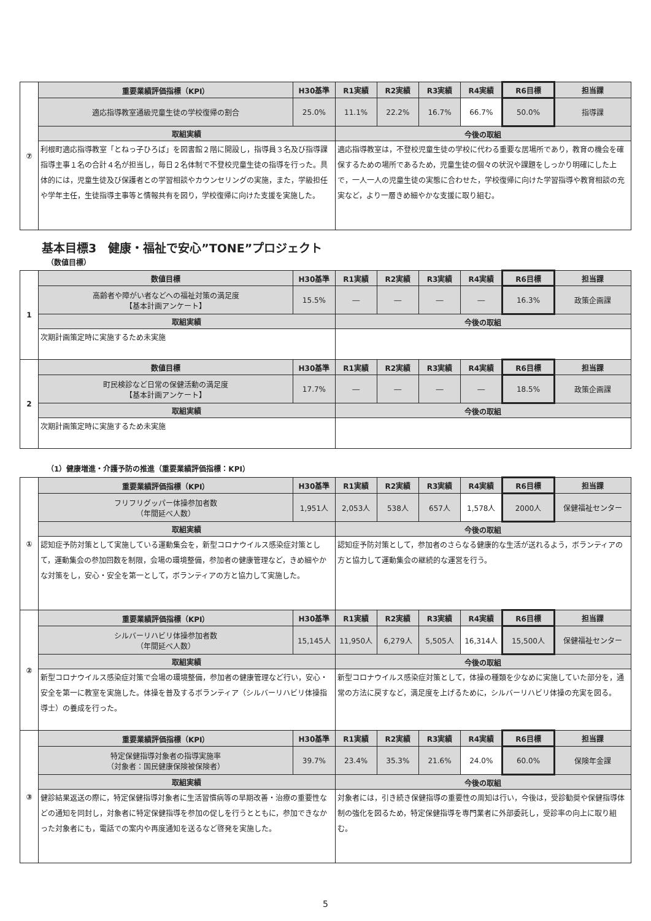| ⑦ | 重要業績評価指標（KPI） | H30基準 | R1実績 | R2実績 | R3実績 | R4実績 | R6目標 | 担当課 |
| | 適応指導教室通級児童生徒の学校復帰の割合 | 25.0% | 11.1% | 22.2% | 16.7% | 66.7% | 50.0% | 指導課 |
| | 取組実績 | | 今後の取組 | | | | | |
| | 利根町適応指導教室「とねっ子ひろば」を図書館２階に開設し，指導員３名及び指導課指導主事１名の合計４名が担当し，毎日２名体制で不登校児童生徒の指導を行った。具体的には，児童生徒及び保護者との学習相談やカウンセリングの実施，また，学級担任や学年主任，生徒指導主事等と情報共有を図り，学校復帰に向けた支援を実施した。 | | 適応指導教室は，不登校児童生徒の学校に代わる重要な居場所であり，教育の機会を確保するための場所であるため，児童生徒の個々の状況や課題をしっかり明確にした上で，一人一人の児童生徒の実態に合わせた，学校復帰に向けた学習指導や教育相談の充実など，より一層きめ細やかな支援に取り組む。 | | | | | |
基本目標3　健康・福祉で安心”TONE”プロジェクト
（数値目標）
| 1 | 数値目標 | H30基準 | R1実績 | R2実績 | R3実績 | R4実績 | R6目標 | 担当課 |
| | 高齢者や障がい者などへの福祉対策の満足度 【基本計画アンケート】 | 15.5% | ― | ― | ― | ― | 16.3% | 政策企画課 |
| | 取組実績 | | 今後の取組 | | | | | |
| | 次期計画策定時に実施するため未実施 | | | | | | | |
| 2 | 数値目標 | H30基準 | R1実績 | R2実績 | R3実績 | R4実績 | R6目標 | 担当課 |
| | 町民検診など日常の保健活動の満足度 【基本計画アンケート】 | 17.7% | ― | ― | ― | ― | 18.5% | 政策企画課 |
| | 取組実績 | | 今後の取組 | | | | | |
| | 次期計画策定時に実施するため未実施 | | | | | | | |
（1）健康増進・介護予防の推進（重要業績評価指標：KPI）
| ① | 重要業績評価指標（KPI） | H30基準 | R1実績 | R2実績 | R3実績 | R4実績 | R6目標 | 担当課 |
| | フリフリグッパー体操参加者数 （年間延べ人数） | 1,951人 | 2,053人 | 538人 | 657人 | 1,578人 | 2000人 | 保健福祉センター |
| | 取組実績 | | 今後の取組 | | | | | |
| | 認知症予防対策として実施している運動集会を，新型コロナウイルス感染症対策として，運動集会の参加回数を制限，会場の環境整備，参加者の健康管理など，きめ細やかな対策をし，安心・安全を第一として，ボランティアの方と協力して実施した。 | | 認知症予防対策として，参加者のさらなる健康的な生活が送れるよう，ボランティアの方と協力して運動集会の継続的な運営を行う。 | | | | | |
| ② | 重要業績評価指標（KPI） | H30基準 | R1実績 | R2実績 | R3実績 | R4実績 | R6目標 | 担当課 |
| | シルバーリハビリ体操参加者数 （年間延べ人数） | 15,145人 | 11,950人 | 6,279人 | 5,505人 | 16,314人 | 15,500人 | 保健福祉センター |
| | 取組実績 | | 今後の取組 | | | | | |
| | 新型コロナウイルス感染症対策で会場の環境整備，参加者の健康管理など行い，安心・安全を第一に教室を実施した。体操を普及するボランティア（シルバーリハビリ体操指導士）の養成を行った。 | | 新型コロナウイルス感染症対策として，体操の種類を少なめに実施していた部分を，通常の方法に戻すなど，満足度を上げるために，シルバーリハビリ体操の充実を図る。 | | | | | |
| ③ | 重要業績評価指標（KPI） | H30基準 | R1実績 | R2実績 | R3実績 | R4実績 | R6目標 | 担当課 |
| | 特定保健指導対象者の指導実施率 （対象者：国民健康保険被保険者） | 39.7% | 23.4% | 35.3% | 21.6% | 24.0% | 60.0% | 保険年金課 |
| | 取組実績 | | 今後の取組 | | | | | |
| | 健診結果返送の際に，特定保健指導対象者に生活習慣病等の早期改善・治療の重要性などの通知を同封し，対象者に特定保健指導を参加の促しを行うとともに，参加できなかった対象者にも，電話での案内や再度通知を送るなど啓発を実施した。 | | 対象者には，引き続き保健指導の重要性の周知は行い，今後は，受診勧奨や保健指導体制の強化を図るため，特定保健指導を専門業者に外部委託し，受診率の向上に取り組む。 | | | | | |
5